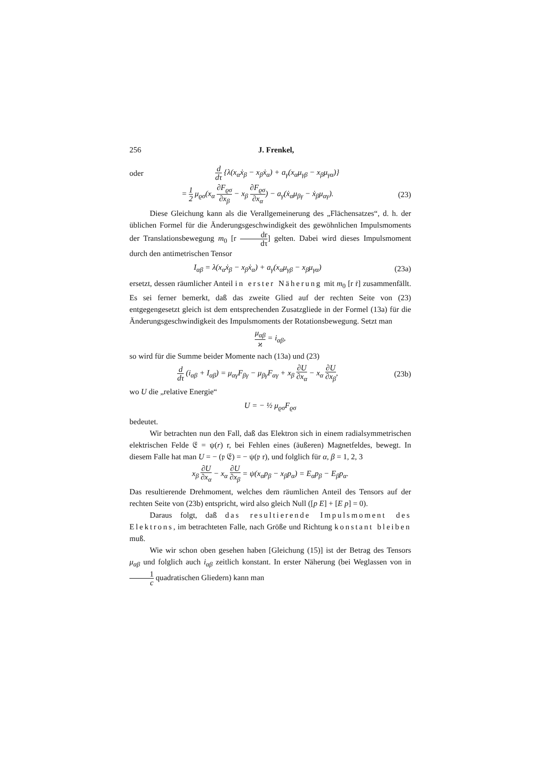256 J. Frenkel,
oder d dτ {λ(x<sub>α</sub>ẋ<sub>β</sub> − x<sub>β</sub>ẋ<sub>α</sub>) + a<sub>γ</sub>(x<sub>α</sub>μ<sub>γβ</sub> − x<sub>β</sub>μ<sub>γα</sub>)}
= 1 2 μ<sub>ϱσ</sub>(x<sub>α</sub> ∂F<sub>ϱσ</sub> ∂x<sub>β</sub> − x<sub>β</sub> ∂F<sub>ϱσ</sub> ∂x<sub>α</sub>) − a<sub>γ</sub>(ẋ<sub>α</sub>μ<sub>βγ</sub> − ẋ<sub>β</sub>μ<sub>αγ</sub>). (23)
Diese Gleichung kann als die Verallgemeinerung des „Flächensatzes“, d. h. der üblichen Formel für die Änderungsgeschwindigkeit des gewöhnlichen Impulsmoments der Translationsbewegung m<sub>0</sub> [r dr dτ] gelten. Dabei wird dieses Impulsmoment durch den antimetrischen Tensor
I<sub>αβ</sub> = λ(x<sub>α</sub>ẋ<sub>β</sub> − x<sub>β</sub>ẋ<sub>α</sub>) + a<sub>γ</sub>(x<sub>α</sub>μ<sub>γβ</sub> − x<sub>β</sub>μ<sub>γα</sub>) (23a)
ersetzt, dessen räumlicher Anteil in erster Näherung mit m<sub>0</sub> [r ṙ] zusammenfällt. Es sei ferner bemerkt, daß das zweite Glied auf der rechten Seite von (23) entgegengesetzt gleich ist dem entsprechenden Zusatzgliede in der Formel (13a) für die Änderungsgeschwindigkeit des Impulsmoments der Rotationsbewegung. Setzt man
μ<sub>αβ</sub> ϰ = i<sub>αβ</sub>,
so wird für die Summe beider Momente nach (13a) und (23)
d dτ (i<sub>αβ</sub> + I<sub>αβ</sub>) = μ<sub>αγ</sub>F<sub>βγ</sub> − μ<sub>βγ</sub>F<sub>αγ</sub> + x<sub>β</sub> ∂U ∂x<sub>α</sub> − x<sub>α</sub> ∂U ∂x<sub>β</sub>, (23b)
wo U die „relative Energie“
U = − ½ μ<sub>ϱσ</sub>F<sub>ϱσ</sub>
bedeutet.
Wir betrachten nun den Fall, daß das Elektron sich in einem radialsymmetrischen elektrischen Felde 𝔈 = ψ(r) r, bei Fehlen eines (äußeren) Magnetfeldes, bewegt. In diesem Falle hat man U = − (𝔭 𝔈) = − ψ(𝔭 r), und folglich für α, β = 1, 2, 3
x<sub>β</sub> ∂U ∂x<sub>α</sub> − x<sub>α</sub> ∂U ∂x<sub>β</sub> = ψ(x<sub>α</sub>p<sub>β</sub> − x<sub>β</sub>p<sub>α</sub>) = E<sub>α</sub>p<sub>β</sub> − E<sub>β</sub>p<sub>α</sub>.
Das resultierende Drehmoment, welches dem räumlichen Anteil des Tensors auf der rechten Seite von (23b) entspricht, wird also gleich Null ([p E] + [E p] = 0).
Daraus folgt, daß das resultierende Impulsmoment des Elektrons, im betrachteten Falle, nach Größe und Richtung konstant bleiben muß.
Wie wir schon oben gesehen haben [Gleichung (15)] ist der Betrag des Tensors μ<sub>αβ</sub> und folglich auch i<sub>αβ</sub> zeitlich konstant. In erster Näherung (bei Weglassen von in 1 c quadratischen Gliedern) kann man